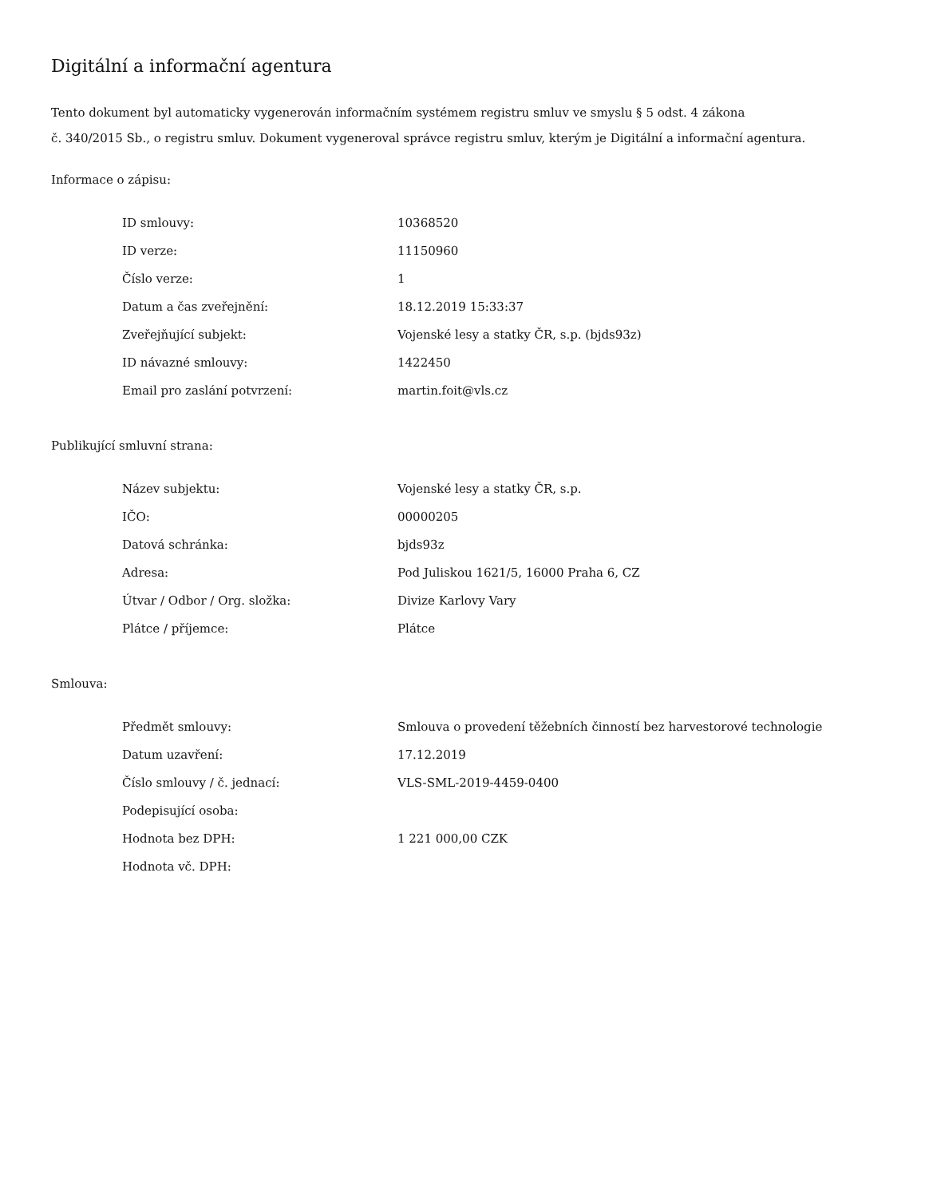Digitální a informační agentura
Tento dokument byl automaticky vygenerován informačním systémem registru smluv ve smyslu § 5 odst. 4 zákona
č. 340/2015 Sb., o registru smluv. Dokument vygeneroval správce registru smluv, kterým je Digitální a informační agentura.
Informace o zápisu:
| ID smlouvy: | 10368520 |
| ID verze: | 11150960 |
| Číslo verze: | 1 |
| Datum a čas zveřejnění: | 18.12.2019 15:33:37 |
| Zveřejňující subjekt: | Vojenské lesy a statky ČR, s.p. (bjds93z) |
| ID návazné smlouvy: | 1422450 |
| Email pro zaslání potvrzení: | martin.foit@vls.cz |
Publikující smluvní strana:
| Název subjektu: | Vojenské lesy a statky ČR, s.p. |
| IČO: | 00000205 |
| Datová schránka: | bjds93z |
| Adresa: | Pod Juliskou 1621/5, 16000 Praha 6, CZ |
| Útvar / Odbor / Org. složka: | Divize Karlovy Vary |
| Plátce / příjemce: | Plátce |
Smlouva:
| Předmět smlouvy: | Smlouva o provedení těžebních činností bez harvestorové technologie |
| Datum uzavření: | 17.12.2019 |
| Číslo smlouvy / č. jednací: | VLS-SML-2019-4459-0400 |
| Podepisující osoba: | |
| Hodnota bez DPH: | 1 221 000,00 CZK |
| Hodnota vč. DPH: | |